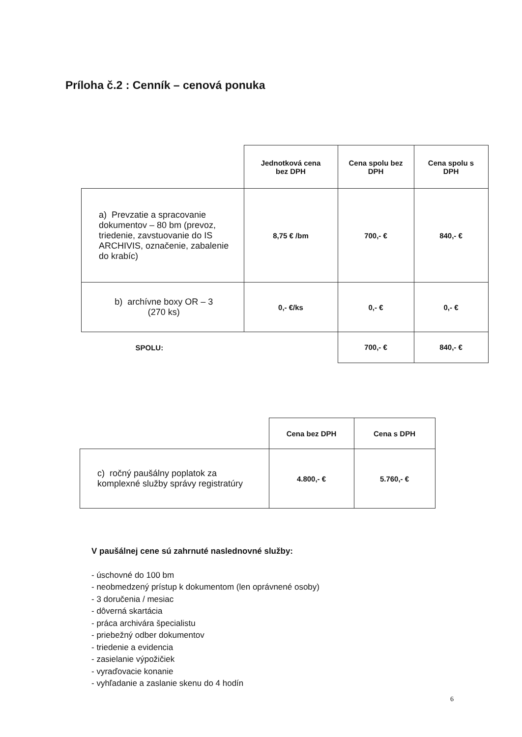Príloha č.2 : Cenník – cenová ponuka
| | Jednotková cena bez DPH | Cena spolu bez DPH | Cena spolu s DPH |
| a) Prevzatie a spracovanie dokumentov – 80 bm (prevoz, triedenie, zavstuovanie do IS ARCHIVIS, označenie, zabalenie do krabíc) | 8,75 € /bm | 700,- € | 840,- € |
| b) archívne boxy OR – 3 (270 ks) | 0,- €/ks | 0,- € | 0,- € |
| SPOLU: | | 700,- € | 840,- € |
| | Cena bez DPH | Cena s DPH |
| c) ročný paušálny poplatok za komplexné služby správy registratúry | 4.800,- € | 5.760,- € |
V paušálnej cene sú zahrnuté naslednovné služby:
- úschovné do 100 bm
- neobmedzený prístup k dokumentom (len oprávnené osoby)
- 3 doručenia / mesiac
- dôverná skartácia
- práca archivára špecialistu
- priebežný odber dokumentov
- triedenie a evidencia
- zasielanie výpožičiek
- vyraďovacie konanie
- vyhľadanie a zaslanie skenu do 4 hodín
6